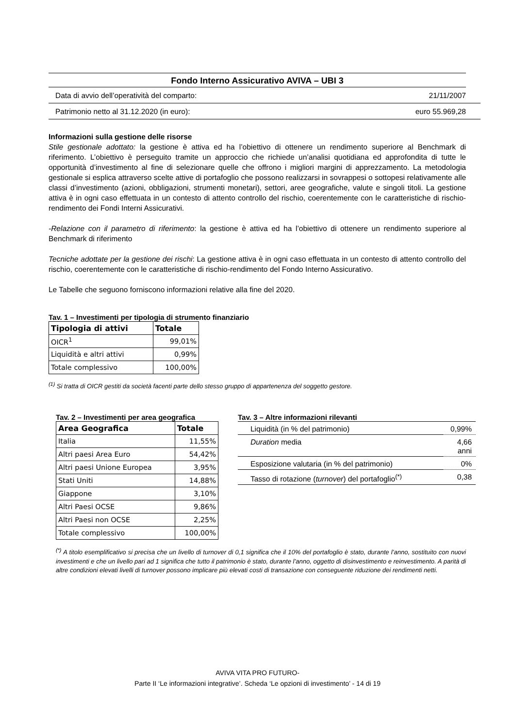Fondo Interno Assicurativo AVIVA – UBI 3
Data di avvio dell’operatività del comparto: 21/11/2007
Patrimonio netto al 31.12.2020 (in euro): euro 55.969,28
Informazioni sulla gestione delle risorse
Stile gestionale adottato: la gestione è attiva ed ha l’obiettivo di ottenere un rendimento superiore al Benchmark di riferimento. L’obiettivo è perseguito tramite un approccio che richiede un’analisi quotidiana ed approfondita di tutte le opportunità d’investimento al fine di selezionare quelle che offrono i migliori margini di apprezzamento. La metodologia gestionale si esplica attraverso scelte attive di portafoglio che possono realizzarsi in sovrappesi o sottopesi relativamente alle classi d’investimento (azioni, obbligazioni, strumenti monetari), settori, aree geografiche, valute e singoli titoli. La gestione attiva è in ogni caso effettuata in un contesto di attento controllo del rischio, coerentemente con le caratteristiche di rischio-rendimento dei Fondi Interni Assicurativi.
-Relazione con il parametro di riferimento: la gestione è attiva ed ha l’obiettivo di ottenere un rendimento superiore al Benchmark di riferimento
Tecniche adottate per la gestione dei rischi: La gestione attiva è in ogni caso effettuata in un contesto di attento controllo del rischio, coerentemente con le caratteristiche di rischio-rendimento del Fondo Interno Assicurativo.
Le Tabelle che seguono forniscono informazioni relative alla fine del 2020.
Tav. 1 – Investimenti per tipologia di strumento finanziario
| Tipologia di attivi | Totale |
| --- | --- |
| OICR<sup>1</sup> | 99,01% |
| Liquidità e altri attivi | 0,99% |
| Totale complessivo | 100,00% |
<sup>(1)</sup> Si tratta di OICR gestiti da società facenti parte dello stesso gruppo di appartenenza del soggetto gestore.
Tav. 2 – Investimenti per area geografica
| Area Geografica | Totale |
| --- | --- |
| Italia | 11,55% |
| Altri paesi Area Euro | 54,42% |
| Altri paesi Unione Europea | 3,95% |
| Stati Uniti | 14,88% |
| Giappone | 3,10% |
| Altri Paesi OCSE | 9,86% |
| Altri Paesi non OCSE | 2,25% |
| Totale complessivo | 100,00% |
Tav. 3 – Altre informazioni rilevanti
| Liquidità (in % del patrimonio) | 0,99% |
| Duration media | 4,66 anni |
| Esposizione valutaria (in % del patrimonio) | 0% |
| Tasso di rotazione ( turnover ) del portafoglio<sup>(*)</sup> | 0,38 |
<sup>(*)</sup> A titolo esemplificativo si precisa che un livello di turnover di 0,1 significa che il 10% del portafoglio è stato, durante l’anno, sostituito con nuovi investimenti e che un livello pari ad 1 significa che tutto il patrimonio è stato, durante l’anno, oggetto di disinvestimento e reinvestimento. A parità di altre condizioni elevati livelli di turnover possono implicare più elevati costi di transazione con conseguente riduzione dei rendimenti netti.
AVIVA VITA PRO FUTURO-
Parte II ‘Le informazioni integrative’. Scheda ‘Le opzioni di investimento’ - 14 di 19